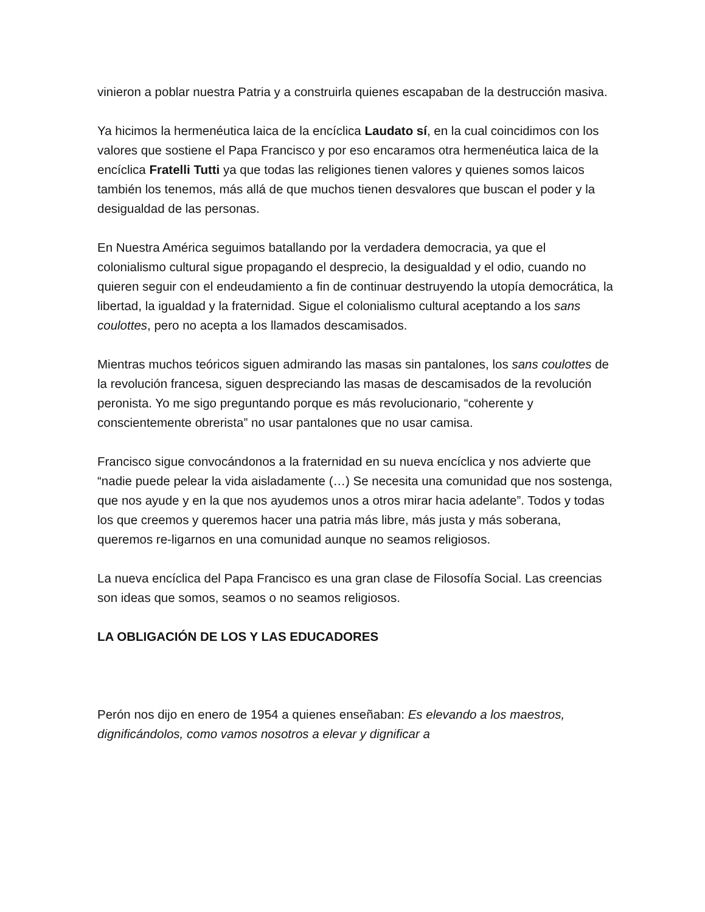vinieron a poblar nuestra Patria y a construirla quienes escapaban de la destrucción masiva.
Ya hicimos la hermenéutica laica de la encíclica Laudato sí, en la cual coincidimos con los valores que sostiene el Papa Francisco y por eso encaramos otra hermenéutica laica de la encíclica Fratelli Tutti ya que todas las religiones tienen valores y quienes somos laicos también los tenemos, más allá de que muchos tienen desvalores que buscan el poder y la desigualdad de las personas.
En Nuestra América seguimos batallando por la verdadera democracia, ya que el colonialismo cultural sigue propagando el desprecio, la desigualdad y el odio, cuando no quieren seguir con el endeudamiento a fin de continuar destruyendo la utopía democrática, la libertad, la igualdad y la fraternidad. Sigue el colonialismo cultural aceptando a los sans coulottes, pero no acepta a los llamados descamisados.
Mientras muchos teóricos siguen admirando las masas sin pantalones, los sans coulottes de la revolución francesa, siguen despreciando las masas de descamisados de la revolución peronista. Yo me sigo preguntando porque es más revolucionario, “coherente y conscientemente obrerista” no usar pantalones que no usar camisa.
Francisco sigue convocándonos a la fraternidad en su nueva encíclica y nos advierte que “nadie puede pelear la vida aisladamente (…) Se necesita una comunidad que nos sostenga, que nos ayude y en la que nos ayudemos unos a otros mirar hacia adelante”. Todos y todas los que creemos y queremos hacer una patria más libre, más justa y más soberana, queremos re-ligarnos en una comunidad aunque no seamos religiosos.
La nueva encíclica del Papa Francisco es una gran clase de Filosofía Social. Las creencias son ideas que somos, seamos o no seamos religiosos.
LA OBLIGACIÓN DE LOS Y LAS EDUCADORES
Perón nos dijo en enero de 1954 a quienes enseñaban: Es elevando a los maestros, dignificándolos, como vamos nosotros a elevar y dignificar a